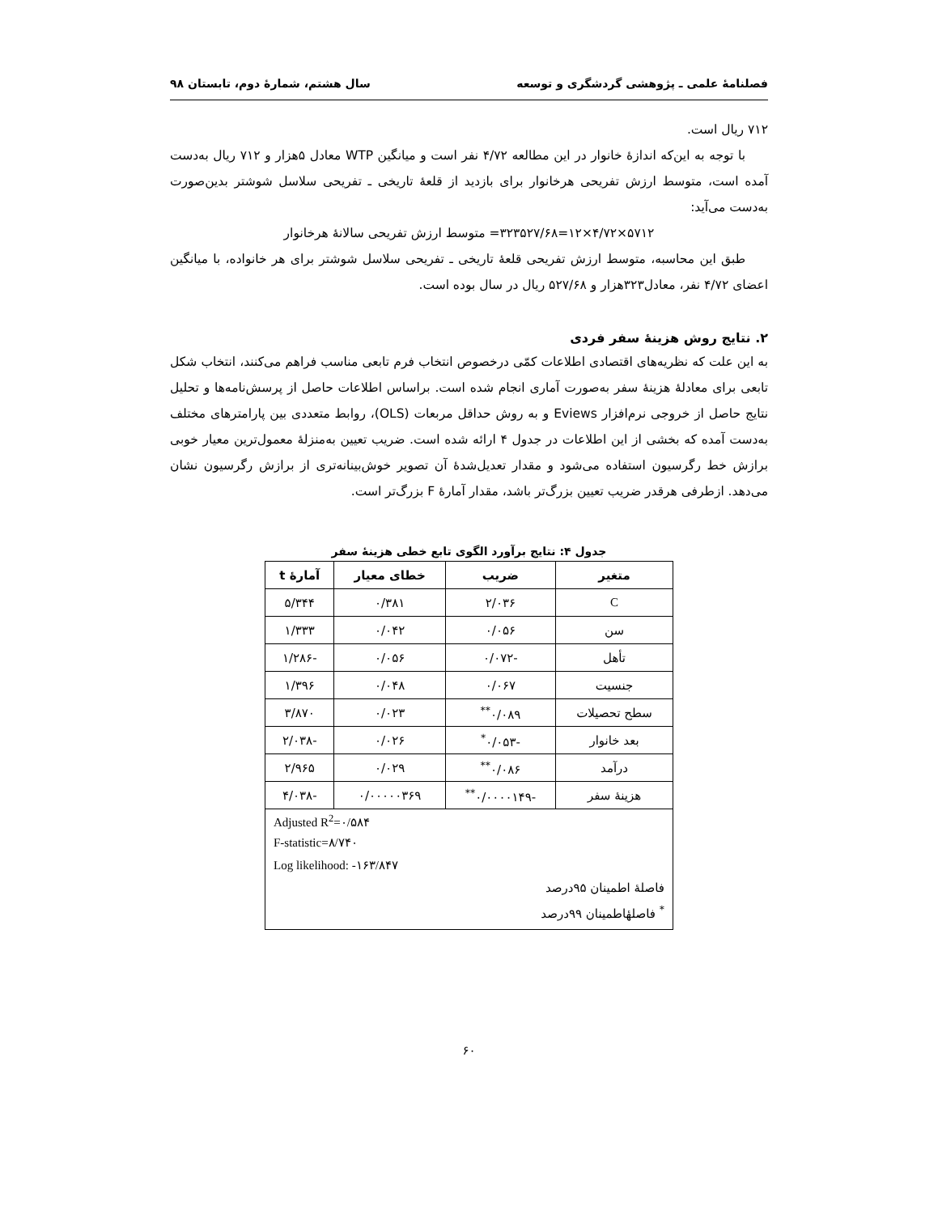فصلنامهٔ علمی ـ پژوهشی گردشگری و توسعه سال هشتم، شمارهٔ دوم، تابستان ۹۸
۷۱۲ ریال است.
با توجه به این‌که اندازهٔ خانوار در این مطالعه ۴/۷۲ نفر است و میانگین WTP معادل ۵هزار و ۷۱۲ ریال به‌دست آمده است، متوسط ارزش تفریحی هرخانوار برای بازدید از قلعهٔ تاریخی ـ تفریحی سلاسل شوشتر بدین‌صورت به‌دست می‌آید:
۵۷۱۲×۴/۷۲×۱۲=۳۲۳۵۲۷/۶۸= متوسط ارزش تفریحی سالانهٔ هرخانوار
طبق این محاسبه، متوسط ارزش تفریحی قلعهٔ تاریخی ـ تفریحی سلاسل شوشتر برای هر خانواده، با میانگین اعضای ۴/۷۲ نفر، معادل۳۲۳هزار و ۵۲۷/۶۸ ریال در سال بوده است.
۲. نتایج روش هزینهٔ سفر فردی
به این علت که نظریه‌های اقتصادی اطلاعات کمّی درخصوص انتخاب فرم تابعی مناسب فراهم می‌کنند، انتخاب شکل تابعی برای معادلهٔ هزینهٔ سفر به‌صورت آماری انجام شده است. براساس اطلاعات حاصل از پرسش‌نامه‌ها و تحلیل نتایج حاصل از خروجی نرم‌افزار Eviews و به روش حداقل مربعات (OLS)، روابط متعددی بین پارامترهای مختلف به‌دست آمده که بخشی از این اطلاعات در جدول ۴ ارائه شده است. ضریب تعیین به‌منزلهٔ معمول‌ترین معیار خوبی برازش خط رگرسیون استفاده می‌شود و مقدار تعدیل‌شدهٔ آن تصویر خوش‌بینانه‌تری از برازش رگرسیون نشان می‌دهد. ازطرفی هرقدر ضریب تعیین بزرگ‌تر باشد، مقدار آمارهٔ F بزرگ‌تر است.
جدول ۴: نتایج برآورد الگوی تابع خطی هزینهٔ سفر
| متغیر | ضریب | خطای معیار | آمارهٔ t |
| --- | --- | --- | --- |
| C | ۲/۰۳۶ | ۰/۳۸۱ | ۵/۳۴۴ |
| سن | ۰/۰۵۶ | ۰/۰۴۲ | ۱/۳۳۳ |
| تأهل | -۰/۰۷۲ | ۰/۰۵۶ | -۱/۲۸۶ |
| جنسیت | ۰/۰۶۷ | ۰/۰۴۸ | ۱/۳۹۶ |
| سطح تحصیلات | ۰/۰۸۹<sup>**</sup> | ۰/۰۲۳ | ۳/۸۷۰ |
| بعد خانوار | -۰/۰۵۳<sup>*</sup> | ۰/۰۲۶ | -۲/۰۳۸ |
| درآمد | ۰/۰۸۶<sup>**</sup> | ۰/۰۲۹ | ۲/۹۶۵ |
| هزینهٔ سفر | -۰/۰۰۰۰۱۴۹<sup>**</sup> | ۰/۰۰۰۰۰۳۶۹ | -۴/۰۳۸ |
| Adjusted R<sup>2</sup>=۰/۵۸۴ F-statistic=۸/۷۴۰ Log likelihood: -۱۶۳/۸۴۷ فاصلهٔ اطمینان ۹۵درصد <sup>*</sup> فاصلهٔاطمینان ۹۹درصد | | | |
۶۰